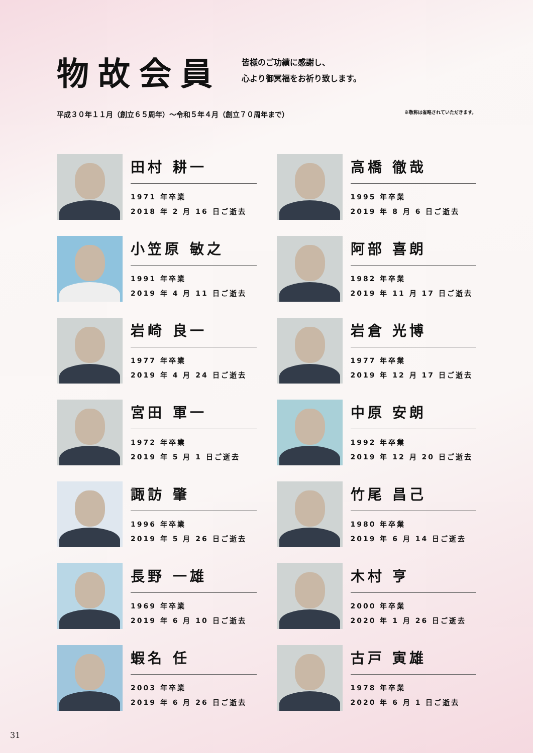物故会員
皆様のご功績に感謝し、
心より御冥福をお祈り致します。
平成３０年１１月（創立６５周年）～令和５年４月（創立７０周年まで） ※敬称は省略されていただきます。
田村 耕一
1971 年卒業
2018 年 2 月 16 日ご逝去
高橋 徹哉
1995 年卒業
2019 年 8 月 6 日ご逝去
小笠原 敏之
1991 年卒業
2019 年 4 月 11 日ご逝去
阿部 喜朗
1982 年卒業
2019 年 11 月 17 日ご逝去
岩崎 良一
1977 年卒業
2019 年 4 月 24 日ご逝去
岩倉 光博
1977 年卒業
2019 年 12 月 17 日ご逝去
宮田 軍一
1972 年卒業
2019 年 5 月 1 日ご逝去
中原 安朗
1992 年卒業
2019 年 12 月 20 日ご逝去
諏訪 肇
1996 年卒業
2019 年 5 月 26 日ご逝去
竹尾 昌己
1980 年卒業
2019 年 6 月 14 日ご逝去
長野 一雄
1969 年卒業
2019 年 6 月 10 日ご逝去
木村 亨
2000 年卒業
2020 年 1 月 26 日ご逝去
蝦名 任
2003 年卒業
2019 年 6 月 26 日ご逝去
古戸 寅雄
1978 年卒業
2020 年 6 月 1 日ご逝去
31